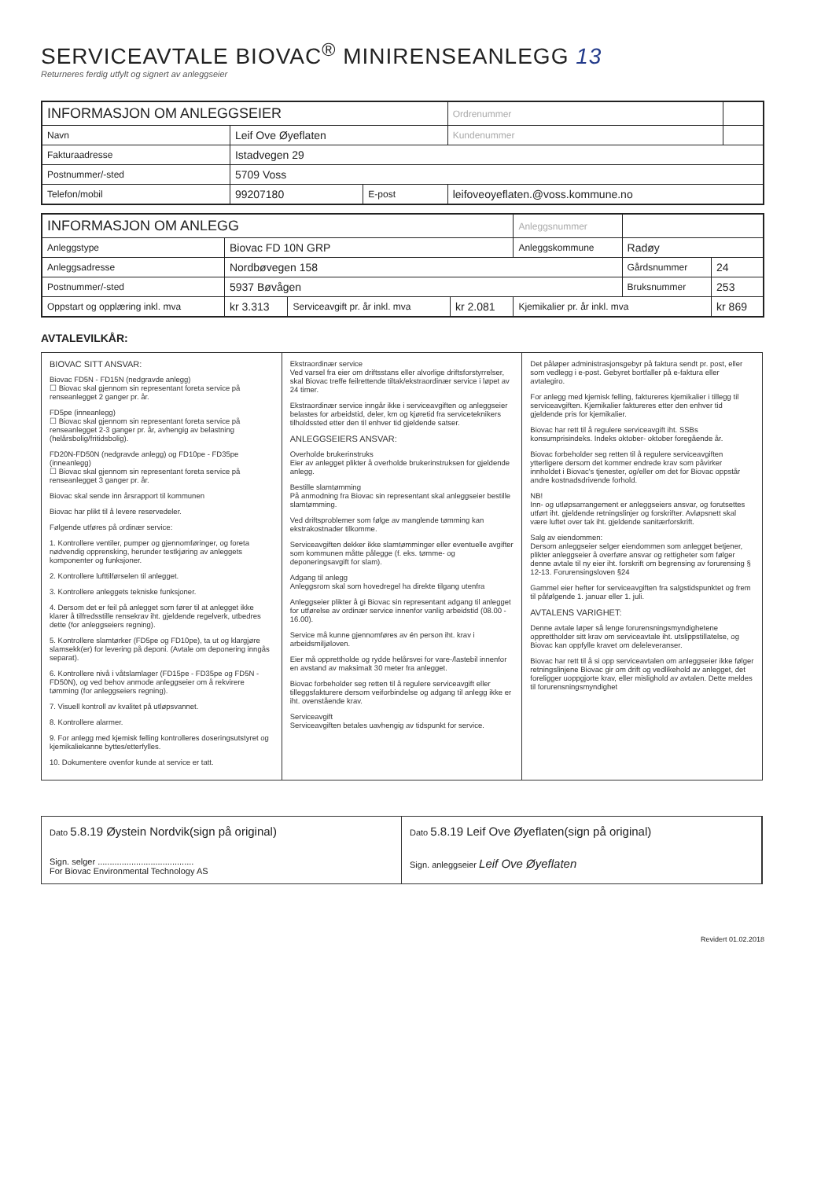SERVICEAVTALE BIOVAC<sup>®</sup> MINIRENSEANLEGG 13
Returneres ferdig utfylt og signert av anleggseier
| INFORMASJON OM ANLEGGSEIER | | | Ordrenummer | |
| Navn | Leif Ove Øyeflaten | | Kundenummer | |
| Fakturaadresse | Istadvegen 29 | | | |
| Postnummer/-sted | 5709 Voss | | | |
| Telefon/mobil | 99207180 | E-post | leifoveoyeflaten.@voss.kommune.no | |
| INFORMASJON OM ANLEGG | | | | Anleggsnummer | | |
| Anleggstype | Biovac FD 10N GRP | | | Anleggskommune | Radøy | |
| Anleggsadresse | Nordbøvegen 158 | | | | Gårdsnummer | 24 |
| Postnummer/-sted | 5937 Bøvågen | | | | Bruksnummer | 253 |
| Oppstart og opplæring inkl. mva | kr 3.313 | Serviceavgift pr. år inkl. mva | kr 2.081 | Kjemikalier pr. år inkl. mva | | kr 869 |
AVTALEVILKÅR:
BIOVAC SITT ANSVAR:
Biovac FD5N - FD15N (nedgravde anlegg)
☐ Biovac skal gjennom sin representant foreta service på renseanlegget 2 ganger pr. år.
FD5pe (inneanlegg)
☐ Biovac skal gjennom sin representant foreta service på renseanlegget 2-3 ganger pr. år, avhengig av belastning (helårsbolig/fritidsbolig).
FD20N-FD50N (nedgravde anlegg) og FD10pe - FD35pe (inneanlegg)
☐ Biovac skal gjennom sin representant foreta service på renseanlegget 3 ganger pr. år.
Biovac skal sende inn årsrapport til kommunen
Biovac har plikt til å levere reservedeler.
Følgende utføres på ordinær service:
1. Kontrollere ventiler, pumper og gjennomføringer, og foreta nødvendig opprensking, herunder testkjøring av anleggets komponenter og funksjoner.
2. Kontrollere lufttilførselen til anlegget.
3. Kontrollere anleggets tekniske funksjoner.
4. Dersom det er feil på anlegget som fører til at anlegget ikke klarer å tilfredsstille rensekrav iht. gjeldende regelverk, utbedres dette (for anleggseiers regning).
5. Kontrollere slamtørker (FD5pe og FD10pe), ta ut og klargjøre slamsekk(er) for levering på deponi. (Avtale om deponering inngås separat).
6. Kontrollere nivå i våtslamlager (FD15pe - FD35pe og FD5N - FD50N), og ved behov anmode anleggseier om å rekvirere tømming (for anleggseiers regning).
7. Visuell kontroll av kvalitet på utløpsvannet.
8. Kontrollere alarmer.
9. For anlegg med kjemisk felling kontrolleres doseringsutstyret og kjemikaliekanne byttes/etterfylles.
10. Dokumentere ovenfor kunde at service er tatt.
Ekstraordinær service
Ved varsel fra eier om driftsstans eller alvorlige driftsforstyrrelser, skal Biovac treffe feilrettende tiltak/ekstraordinær service i løpet av 24 timer.
Ekstraordinær service inngår ikke i serviceavgiften og anleggseier belastes for arbeidstid, deler, km og kjøretid fra serviceteknikers tilholdssted etter den til enhver tid gjeldende satser.
ANLEGGSEIERS ANSVAR:
Overholde brukerinstruks
Eier av anlegget plikter å overholde brukerinstruksen for gjeldende anlegg.
Bestille slamtømming
På anmodning fra Biovac sin representant skal anleggseier bestille slamtømming.
Ved driftsproblemer som følge av manglende tømming kan ekstrakostnader tilkomme.
Serviceavgiften dekker ikke slamtømminger eller eventuelle avgifter som kommunen måtte pålegge (f. eks. tømme- og deponeringsavgift for slam).
Adgang til anlegg
Anleggsrom skal som hovedregel ha direkte tilgang utenfra
Anleggseier plikter å gi Biovac sin representant adgang til anlegget for utførelse av ordinær service innenfor vanlig arbeidstid (08.00 - 16.00).
Service må kunne gjennomføres av én person iht. krav i arbeidsmiljøloven.
Eier må opprettholde og rydde helårsvei for vare-/lastebil innenfor en avstand av maksimalt 30 meter fra anlegget.
Biovac forbeholder seg retten til å regulere serviceavgift eller tilleggsfakturere dersom veiforbindelse og adgang til anlegg ikke er iht. ovenstående krav.
Serviceavgift
Serviceavgiften betales uavhengig av tidspunkt for service.
Det påløper administrasjonsgebyr på faktura sendt pr. post, eller som vedlegg i e-post. Gebyret bortfaller på e-faktura eller avtalegiro.
For anlegg med kjemisk felling, faktureres kjemikalier i tillegg til serviceavgiften. Kjemikalier faktureres etter den enhver tid gjeldende pris for kjemikalier.
Biovac har rett til å regulere serviceavgift iht. SSBs konsumprisindeks. Indeks oktober- oktober foregående år.
Biovac forbeholder seg retten til å regulere serviceavgiften ytterligere dersom det kommer endrede krav som påvirker innholdet i Biovac's tjenester, og/eller om det for Biovac oppstår andre kostnadsdrivende forhold.
NB!
Inn- og utløpsarrangement er anleggseiers ansvar, og forutsettes utført iht. gjeldende retningslinjer og forskrifter. Avløpsnett skal være luftet over tak iht. gjeldende sanitærforskrift.
Salg av eiendommen:
Dersom anleggseier selger eiendommen som anlegget betjener, plikter anleggseier å overføre ansvar og rettigheter som følger denne avtale til ny eier iht. forskrift om begrensing av forurensing § 12-13. Forurensingsloven §24
Gammel eier hefter for serviceavgiften fra salgstidspunktet og frem til påfølgende 1. januar eller 1. juli.
AVTALENS VARIGHET:
Denne avtale løper så lenge forurensningsmyndighetene opprettholder sitt krav om serviceavtale iht. utslippstillatelse, og Biovac kan oppfylle kravet om deleleveranser.
Biovac har rett til å si opp serviceavtalen om anleggseier ikke følger retningslinjene Biovac gir om drift og vedlikehold av anlegget, det foreligger uoppgjorte krav, eller mislighold av avtalen. Dette meldes til forurensningsmyndighet
Dato 5.8.19 Øystein Nordvik(sign på original)
Sign. selger ........................................
For Biovac Environmental Technology AS
Dato 5.8.19 Leif Ove Øyeflaten(sign på original)
Sign. anleggseier Leif Ove Øyeflaten
Revidert 01.02.2018